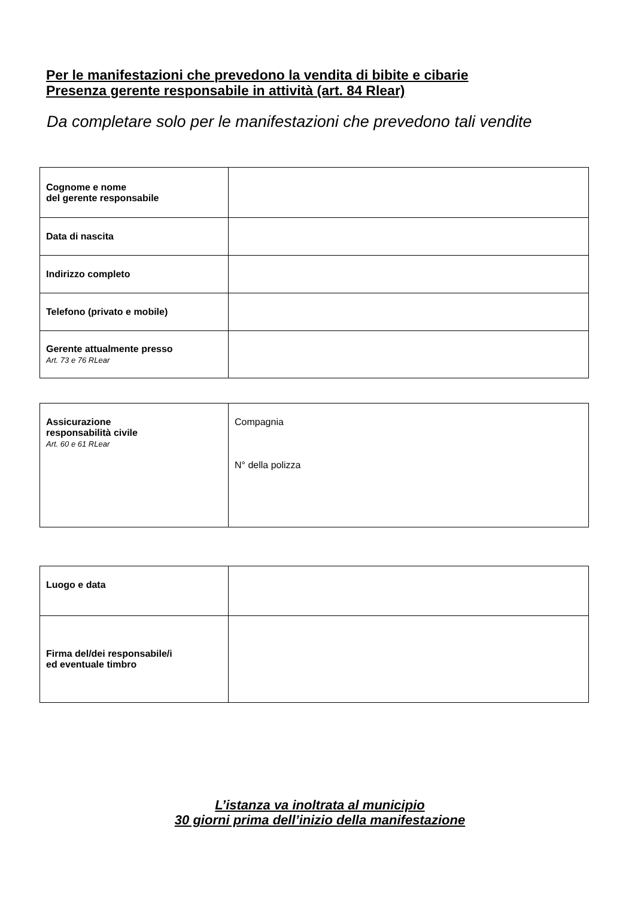Per le manifestazioni che prevedono la vendita di bibite e cibarie
Presenza gerente responsabile in attività (art. 84 Rlear)
Da completare solo per le manifestazioni che prevedono tali vendite
| Cognome e nome del gerente responsabile | |
| Data di nascita | |
| Indirizzo completo | |
| Telefono (privato e mobile) | |
| Gerente attualmente presso Art. 73 e 76 RLear | |
| Assicurazione responsabilità civile Art. 60 e 61 RLear | Compagnia N° della polizza |
| Luogo e data | |
| Firma del/dei responsabile/i ed eventuale timbro | |
L’istanza va inoltrata al municipio
30 giorni prima dell’inizio della manifestazione